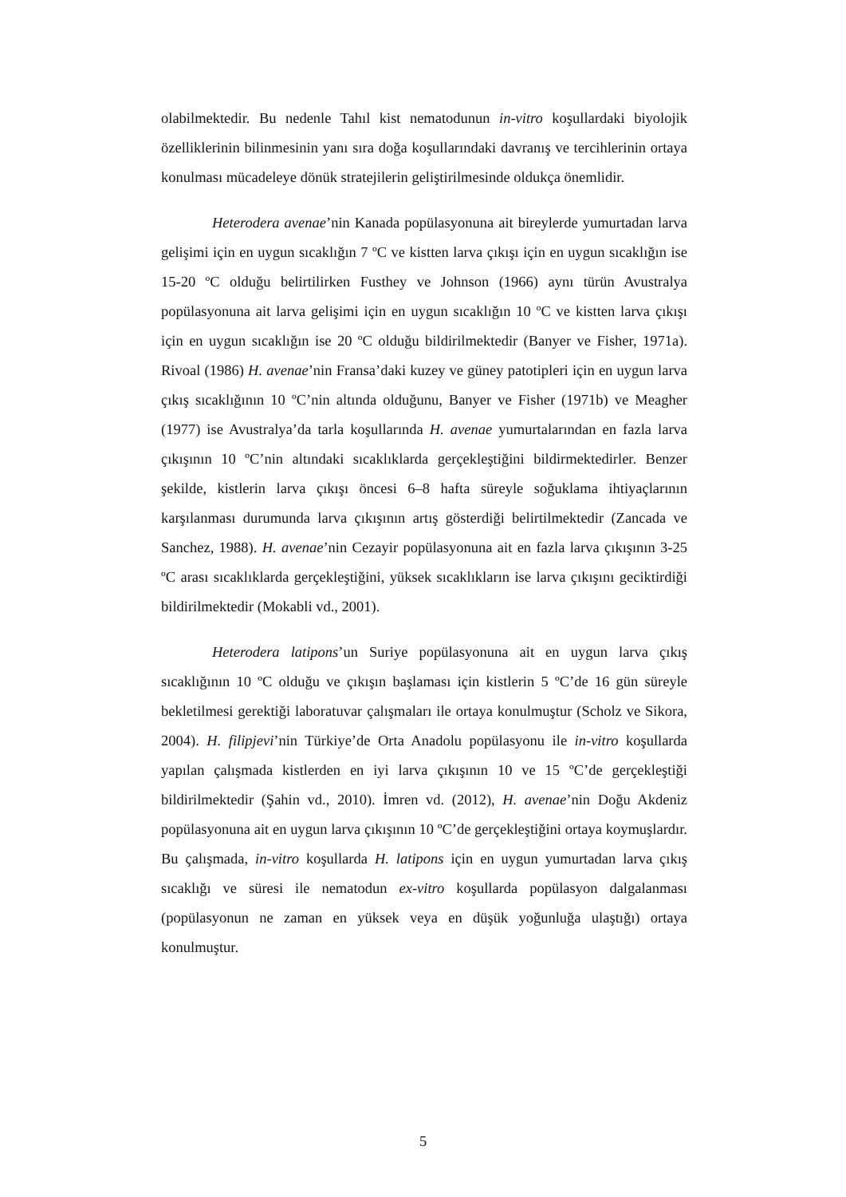olabilmektedir. Bu nedenle Tahıl kist nematodunun in-vitro koşullardaki biyolojik özelliklerinin bilinmesinin yanı sıra doğa koşullarındaki davranış ve tercihlerinin ortaya konulması mücadeleye dönük stratejilerin geliştirilmesinde oldukça önemlidir.
Heterodera avenae’nin Kanada popülasyonuna ait bireylerde yumurtadan larva gelişimi için en uygun sıcaklığın 7 ºC ve kistten larva çıkışı için en uygun sıcaklığın ise 15-20 ºC olduğu belirtilirken Fusthey ve Johnson (1966) aynı türün Avustralya popülasyonuna ait larva gelişimi için en uygun sıcaklığın 10 ºC ve kistten larva çıkışı için en uygun sıcaklığın ise 20 ºC olduğu bildirilmektedir (Banyer ve Fisher, 1971a). Rivoal (1986) H. avenae’nin Fransa’daki kuzey ve güney patotipleri için en uygun larva çıkış sıcaklığının 10 ºC’nin altında olduğunu, Banyer ve Fisher (1971b) ve Meagher (1977) ise Avustralya’da tarla koşullarında H. avenae yumurtalarından en fazla larva çıkışının 10 ºC’nin altındaki sıcaklıklarda gerçekleştiğini bildirmektedirler. Benzer şekilde, kistlerin larva çıkışı öncesi 6–8 hafta süreyle soğuklama ihtiyaçlarının karşılanması durumunda larva çıkışının artış gösterdiği belirtilmektedir (Zancada ve Sanchez, 1988). H. avenae’nin Cezayir popülasyonuna ait en fazla larva çıkışının 3-25 ºC arası sıcaklıklarda gerçekleştiğini, yüksek sıcaklıkların ise larva çıkışını geciktirdiği bildirilmektedir (Mokabli vd., 2001).
Heterodera latipons’un Suriye popülasyonuna ait en uygun larva çıkış sıcaklığının 10 ºC olduğu ve çıkışın başlaması için kistlerin 5 ºC’de 16 gün süreyle bekletilmesi gerektiği laboratuvar çalışmaları ile ortaya konulmuştur (Scholz ve Sikora, 2004). H. filipjevi’nin Türkiye’de Orta Anadolu popülasyonu ile in-vitro koşullarda yapılan çalışmada kistlerden en iyi larva çıkışının 10 ve 15 ºC’de gerçekleştiği bildirilmektedir (Şahin vd., 2010). İmren vd. (2012), H. avenae’nin Doğu Akdeniz popülasyonuna ait en uygun larva çıkışının 10 ºC’de gerçekleştiğini ortaya koymuşlardır. Bu çalışmada, in-vitro koşullarda H. latipons için en uygun yumurtadan larva çıkış sıcaklığı ve süresi ile nematodun ex-vitro koşullarda popülasyon dalgalanması (popülasyonun ne zaman en yüksek veya en düşük yoğunluğa ulaştığı) ortaya konulmuştur.
5